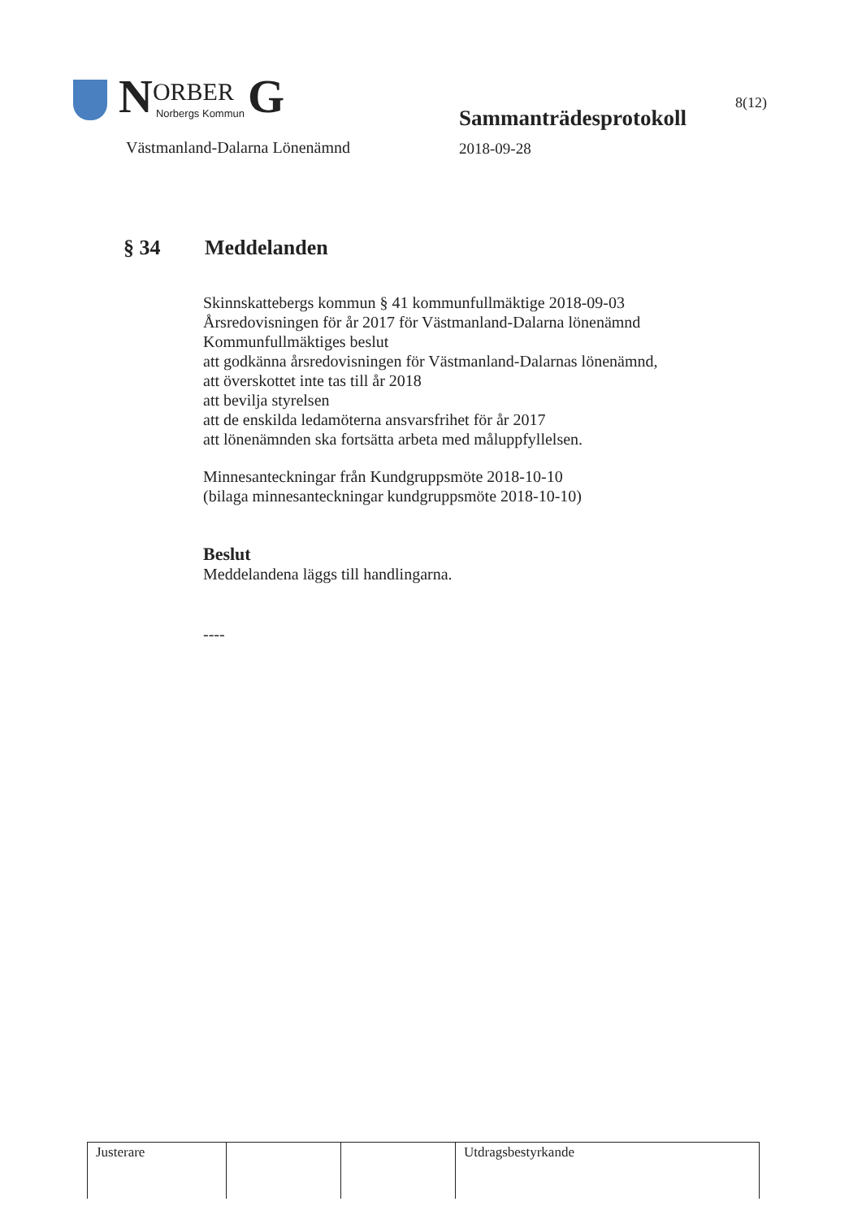N ORBER
Norbergs Kommun G
Västmanland-Dalarna Lönenämnd
Sammanträdesprotokoll
2018-09-28
8(12)
§ 34 Meddelanden
Skinnskattebergs kommun § 41 kommunfullmäktige 2018-09-03
Årsredovisningen för år 2017 för Västmanland-Dalarna lönenämnd
Kommunfullmäktiges beslut
att godkänna årsredovisningen för Västmanland-Dalarnas lönenämnd,
att överskottet inte tas till år 2018
att bevilja styrelsen
att de enskilda ledamöterna ansvarsfrihet för år 2017
att lönenämnden ska fortsätta arbeta med måluppfyllelsen.
Minnesanteckningar från Kundgruppsmöte 2018-10-10
(bilaga minnesanteckningar kundgruppsmöte 2018-10-10)
Beslut
Meddelandena läggs till handlingarna.
----
| Justerare | | | Utdragsbestyrkande |